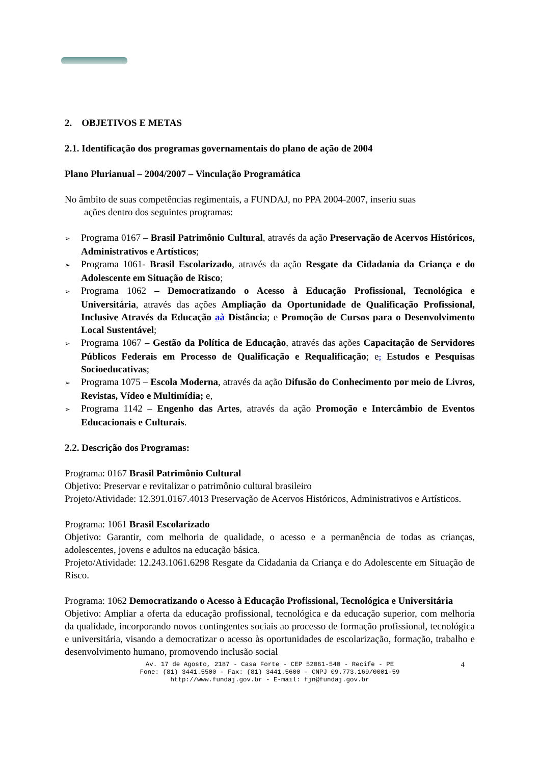2. OBJETIVOS E METAS
2.1. Identificação dos programas governamentais do plano de ação de 2004
Plano Plurianual – 2004/2007 – Vinculação Programática
No âmbito de suas competências regimentais, a FUNDAJ, no PPA 2004-2007, inseriu suas
ações dentro dos seguintes programas:
➢ Programa 0167 – Brasil Patrimônio Cultural, através da ação Preservação de Acervos Históricos, Administrativos e Artísticos;
➢ Programa 1061- Brasil Escolarizado, através da ação Resgate da Cidadania da Criança e do Adolescente em Situação de Risco;
➢ Programa 1062 – Democratizando o Acesso à Educação Profissional, Tecnológica e Universitária, através das ações Ampliação da Oportunidade de Qualificação Profissional, Inclusive Através da Educação aà Distância; e Promoção de Cursos para o Desenvolvimento Local Sustentável;
➢ Programa 1067 – Gestão da Política de Educação, através das ações Capacitação de Servidores Públicos Federais em Processo de Qualificação e Requalificação; e, Estudos e Pesquisas Socioeducativas;
➢ Programa 1075 – Escola Moderna, através da ação Difusão do Conhecimento por meio de Livros, Revistas, Vídeo e Multimídia; e,
➢ Programa 1142 – Engenho das Artes, através da ação Promoção e Intercâmbio de Eventos Educacionais e Culturais.
2.2. Descrição dos Programas:
Programa: 0167 Brasil Patrimônio Cultural
Objetivo: Preservar e revitalizar o patrimônio cultural brasileiro
Projeto/Atividade: 12.391.0167.4013 Preservação de Acervos Históricos, Administrativos e Artísticos.
Programa: 1061 Brasil Escolarizado
Objetivo: Garantir, com melhoria de qualidade, o acesso e a permanência de todas as crianças, adolescentes, jovens e adultos na educação básica.
Projeto/Atividade: 12.243.1061.6298 Resgate da Cidadania da Criança e do Adolescente em Situação de Risco.
Programa: 1062 Democratizando o Acesso à Educação Profissional, Tecnológica e Universitária
Objetivo: Ampliar a oferta da educação profissional, tecnológica e da educação superior, com melhoria da qualidade, incorporando novos contingentes sociais ao processo de formação profissional, tecnológica e universitária, visando a democratizar o acesso às oportunidades de escolarização, formação, trabalho e desenvolvimento humano, promovendo inclusão social
Av. 17 de Agosto, 2187 - Casa Forte - CEP 52061-540 - Recife - PE
Fone: (81) 3441.5500 - Fax: (81) 3441.5600 - CNPJ 09.773.169/0001-59
http://www.fundaj.gov.br - E-mail: fjn@fundaj.gov.br
4